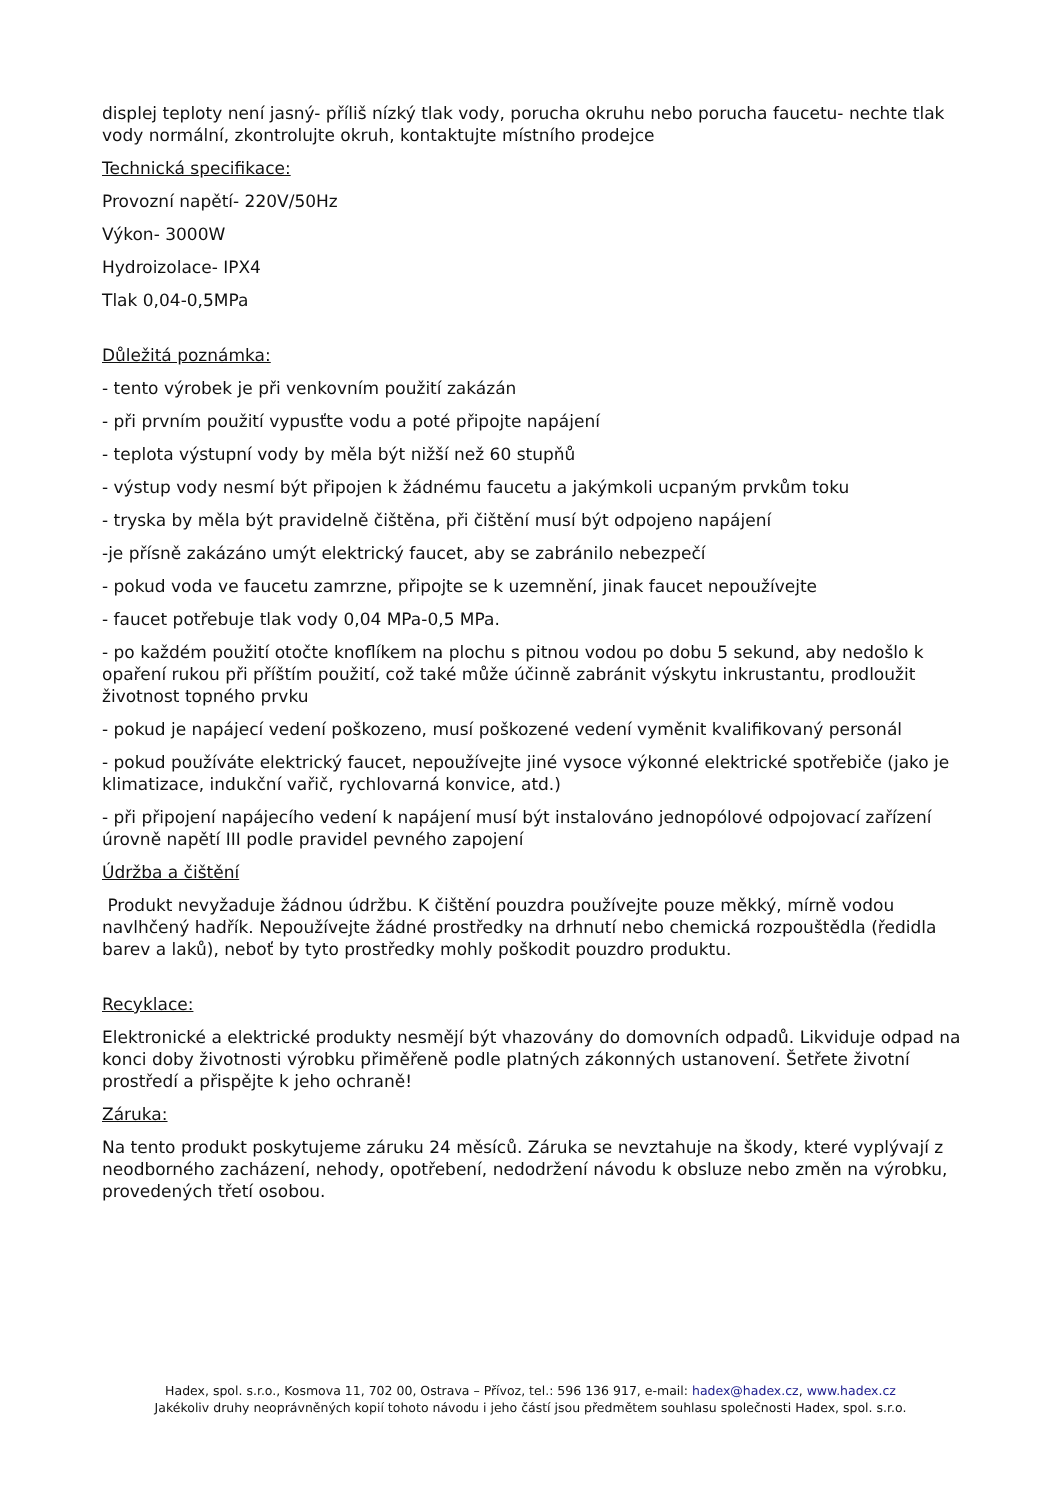displej teploty není jasný- příliš nízký tlak vody, porucha okruhu nebo porucha faucetu- nechte tlak vody normální, zkontrolujte okruh, kontaktujte místního prodejce
Technická specifikace:
Provozní napětí- 220V/50Hz
Výkon- 3000W
Hydroizolace- IPX4
Tlak 0,04-0,5MPa
Důležitá poznámka:
- tento výrobek je při venkovním použití zakázán
- při prvním použití vypusťte vodu a poté připojte napájení
- teplota výstupní vody by měla být nižší než 60 stupňů
- výstup vody nesmí být připojen k žádnému faucetu a jakýmkoli ucpaným prvkům toku
- tryska by měla být pravidelně čištěna, při čištění musí být odpojeno napájení
-je přísně zakázáno umýt elektrický faucet, aby se zabránilo nebezpečí
- pokud voda ve faucetu zamrzne, připojte se k uzemnění, jinak faucet nepoužívejte
- faucet potřebuje tlak vody 0,04 MPa-0,5 MPa.
- po každém použití otočte knoflíkem na plochu s pitnou vodou po dobu 5 sekund, aby nedošlo k opaření rukou při příštím použití, což také může účinně zabránit výskytu inkrustantu, prodloužit životnost topného prvku
- pokud je napájecí vedení poškozeno, musí poškozené vedení vyměnit kvalifikovaný personál
- pokud používáte elektrický faucet, nepoužívejte jiné vysoce výkonné elektrické spotřebiče (jako je klimatizace, indukční vařič, rychlovarná konvice, atd.)
- při připojení napájecího vedení k napájení musí být instalováno jednopólové odpojovací zařízení úrovně napětí III podle pravidel pevného zapojení
Údržba a čištění
Produkt nevyžaduje žádnou údržbu. K čištění pouzdra používejte pouze měkký, mírně vodou navlhčený hadřík. Nepoužívejte žádné prostředky na drhnutí nebo chemická rozpouštědla (ředidla barev a laků), neboť by tyto prostředky mohly poškodit pouzdro produktu.
Recyklace:
Elektronické a elektrické produkty nesmějí být vhazovány do domovních odpadů. Likviduje odpad na konci doby životnosti výrobku přiměřeně podle platných zákonných ustanovení. Šetřete životní prostředí a přispějte k jeho ochraně!
Záruka:
Na tento produkt poskytujeme záruku 24 měsíců. Záruka se nevztahuje na škody, které vyplývají z neodborného zacházení, nehody, opotřebení, nedodržení návodu k obsluze nebo změn na výrobku, provedených třetí osobou.
Hadex, spol. s.r.o., Kosmova 11, 702 00, Ostrava – Přívoz, tel.: 596 136 917, e-mail: hadex@hadex.cz, www.hadex.cz
Jakékoliv druhy neoprávněných kopií tohoto návodu i jeho částí jsou předmětem souhlasu společnosti Hadex, spol. s.r.o.